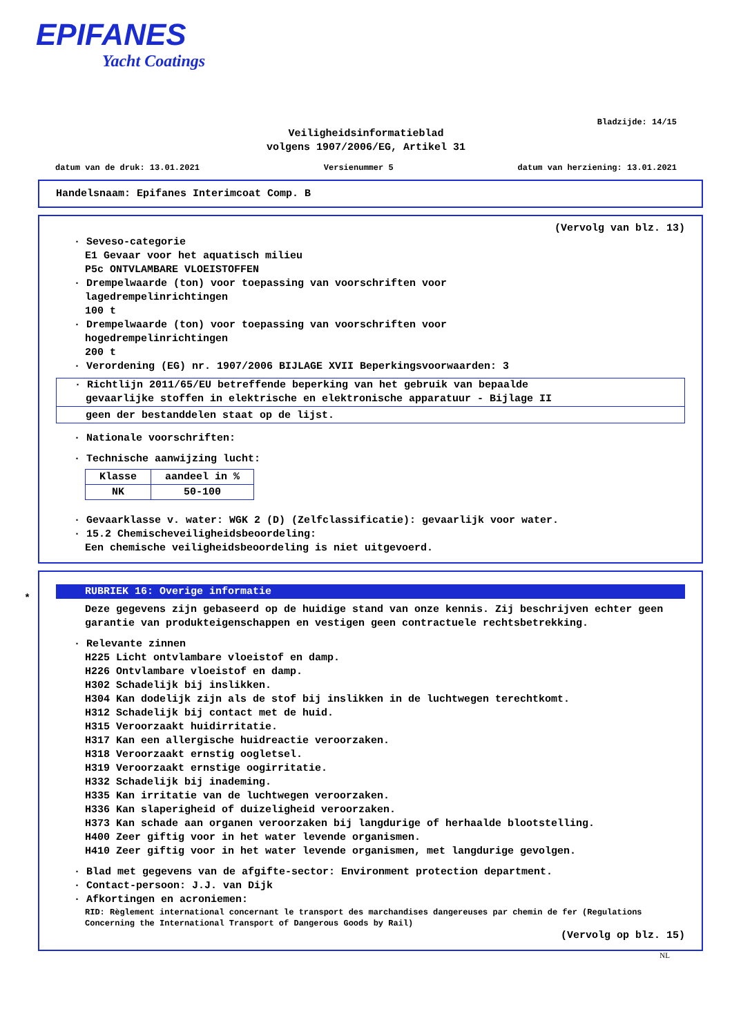EPIFANES
Yacht Coatings
Bladzijde: 14/15
Veiligheidsinformatieblad
volgens 1907/2006/EG, Artikel 31
datum van de druk: 13.01.2021 Versienummer 5 datum van herziening: 13.01.2021
Handelsnaam: Epifanes Interimcoat Comp. B
(Vervolg van blz. 13)
· Seveso-categorie
E1 Gevaar voor het aquatisch milieu
P5c ONTVLAMBARE VLOEISTOFFEN
· Drempelwaarde (ton) voor toepassing van voorschriften voor
lagedrempelinrichtingen
100 t
· Drempelwaarde (ton) voor toepassing van voorschriften voor
hogedrempelinrichtingen
200 t
· Verordening (EG) nr. 1907/2006 BIJLAGE XVII Beperkingsvoorwaarden: 3
· Richtlijn 2011/65/EU betreffende beperking van het gebruik van bepaalde
gevaarlijke stoffen in elektrische en elektronische apparatuur - Bijlage II
geen der bestanddelen staat op de lijst.
· Nationale voorschriften:
· Technische aanwijzing lucht:
| Klasse | aandeel in % |
| --- | --- |
| NK | 50-100 |
· Gevaarklasse v. water: WGK 2 (D) (Zelfclassificatie): gevaarlijk voor water.
· 15.2 Chemischeveiligheidsbeoordeling:
Een chemische veiligheidsbeoordeling is niet uitgevoerd.
*
RUBRIEK 16: Overige informatie
Deze gegevens zijn gebaseerd op de huidige stand van onze kennis. Zij beschrijven echter geen garantie van produkteigenschappen en vestigen geen contractuele rechtsbetrekking.
· Relevante zinnen
H225 Licht ontvlambare vloeistof en damp.
H226 Ontvlambare vloeistof en damp.
H302 Schadelijk bij inslikken.
H304 Kan dodelijk zijn als de stof bij inslikken in de luchtwegen terechtkomt.
H312 Schadelijk bij contact met de huid.
H315 Veroorzaakt huidirritatie.
H317 Kan een allergische huidreactie veroorzaken.
H318 Veroorzaakt ernstig oogletsel.
H319 Veroorzaakt ernstige oogirritatie.
H332 Schadelijk bij inademing.
H335 Kan irritatie van de luchtwegen veroorzaken.
H336 Kan slaperigheid of duizeligheid veroorzaken.
H373 Kan schade aan organen veroorzaken bij langdurige of herhaalde blootstelling.
H400 Zeer giftig voor in het water levende organismen.
H410 Zeer giftig voor in het water levende organismen, met langdurige gevolgen.
· Blad met gegevens van de afgifte-sector: Environment protection department.
· Contact-persoon: J.J. van Dijk
· Afkortingen en acroniemen:
RID: Règlement international concernant le transport des marchandises dangereuses par chemin de fer (Regulations Concerning the International Transport of Dangerous Goods by Rail)
(Vervolg op blz. 15)
NL